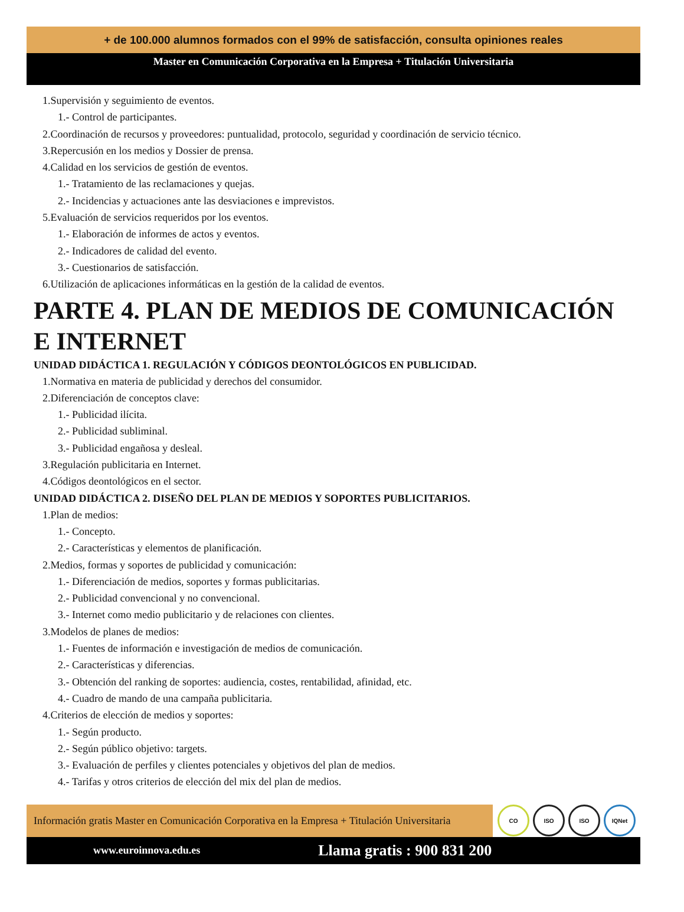+ de 100.000 alumnos formados con el 99% de satisfacción, consulta opiniones reales
Master en Comunicación Corporativa en la Empresa + Titulación Universitaria
1.Supervisión y seguimiento de eventos.
1.- Control de participantes.
2.Coordinación de recursos y proveedores: puntualidad, protocolo, seguridad y coordinación de servicio técnico.
3.Repercusión en los medios y Dossier de prensa.
4.Calidad en los servicios de gestión de eventos.
1.- Tratamiento de las reclamaciones y quejas.
2.- Incidencias y actuaciones ante las desviaciones e imprevistos.
5.Evaluación de servicios requeridos por los eventos.
1.- Elaboración de informes de actos y eventos.
2.- Indicadores de calidad del evento.
3.- Cuestionarios de satisfacción.
6.Utilización de aplicaciones informáticas en la gestión de la calidad de eventos.
PARTE 4. PLAN DE MEDIOS DE COMUNICACIÓN E INTERNET
UNIDAD DIDÁCTICA 1. REGULACIÓN Y CÓDIGOS DEONTOLÓGICOS EN PUBLICIDAD.
1.Normativa en materia de publicidad y derechos del consumidor.
2.Diferenciación de conceptos clave:
1.- Publicidad ilícita.
2.- Publicidad subliminal.
3.- Publicidad engañosa y desleal.
3.Regulación publicitaria en Internet.
4.Códigos deontológicos en el sector.
UNIDAD DIDÁCTICA 2. DISEÑO DEL PLAN DE MEDIOS Y SOPORTES PUBLICITARIOS.
1.Plan de medios:
1.- Concepto.
2.- Características y elementos de planificación.
2.Medios, formas y soportes de publicidad y comunicación:
1.- Diferenciación de medios, soportes y formas publicitarias.
2.- Publicidad convencional y no convencional.
3.- Internet como medio publicitario y de relaciones con clientes.
3.Modelos de planes de medios:
1.- Fuentes de información e investigación de medios de comunicación.
2.- Características y diferencias.
3.- Obtención del ranking de soportes: audiencia, costes, rentabilidad, afinidad, etc.
4.- Cuadro de mando de una campaña publicitaria.
4.Criterios de elección de medios y soportes:
1.- Según producto.
2.- Según público objetivo: targets.
3.- Evaluación de perfiles y clientes potenciales y objetivos del plan de medios.
4.- Tarifas y otros criterios de elección del mix del plan de medios.
Información gratis Master en Comunicación Corporativa en la Empresa + Titulación Universitaria
CO ISO ISO IQNet
www.euroinnova.edu.es Llama gratis : 900 831 200